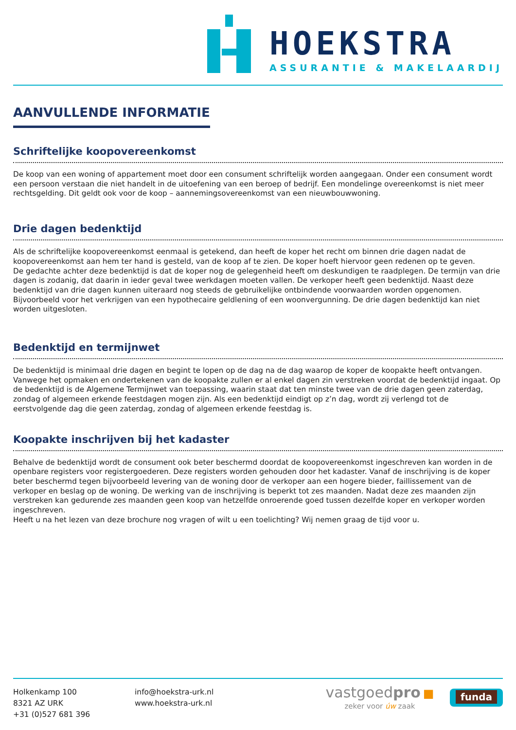HOEKSTRA
ASSURANTIE & MAKELAARDIJ
AANVULLENDE INFORMATIE
Schriftelijke koopovereenkomst
De koop van een woning of appartement moet door een consument schriftelijk worden aangegaan. Onder een consument wordt een persoon verstaan die niet handelt in de uitoefening van een beroep of bedrijf. Een mondelinge overeenkomst is niet meer rechtsgelding. Dit geldt ook voor de koop – aannemingsovereenkomst van een nieuwbouwwoning.
Drie dagen bedenktijd
Als de schriftelijke koopovereenkomst eenmaal is getekend, dan heeft de koper het recht om binnen drie dagen nadat de koopovereenkomst aan hem ter hand is gesteld, van de koop af te zien. De koper hoeft hiervoor geen redenen op te geven.
De gedachte achter deze bedenktijd is dat de koper nog de gelegenheid heeft om deskundigen te raadplegen. De termijn van drie dagen is zodanig, dat daarin in ieder geval twee werkdagen moeten vallen. De verkoper heeft geen bedenktijd. Naast deze bedenktijd van drie dagen kunnen uiteraard nog steeds de gebruikelijke ontbindende voorwaarden worden opgenomen. Bijvoorbeeld voor het verkrijgen van een hypothecaire geldlening of een woonvergunning. De drie dagen bedenktijd kan niet worden uitgesloten.
Bedenktijd en termijnwet
De bedenktijd is minimaal drie dagen en begint te lopen op de dag na de dag waarop de koper de koopakte heeft ontvangen. Vanwege het opmaken en ondertekenen van de koopakte zullen er al enkel dagen zin verstreken voordat de bedenktijd ingaat. Op de bedenktijd is de Algemene Termijnwet van toepassing, waarin staat dat ten minste twee van de drie dagen geen zaterdag, zondag of algemeen erkende feestdagen mogen zijn. Als een bedenktijd eindigt op z’n dag, wordt zij verlengd tot de eerstvolgende dag die geen zaterdag, zondag of algemeen erkende feestdag is.
Koopakte inschrijven bij het kadaster
Behalve de bedenktijd wordt de consument ook beter beschermd doordat de koopovereenkomst ingeschreven kan worden in de openbare registers voor registergoederen. Deze registers worden gehouden door het kadaster. Vanaf de inschrijving is de koper beter beschermd tegen bijvoorbeeld levering van de woning door de verkoper aan een hogere bieder, faillissement van de verkoper en beslag op de woning. De werking van de inschrijving is beperkt tot zes maanden. Nadat deze zes maanden zijn verstreken kan gedurende zes maanden geen koop van hetzelfde onroerende goed tussen dezelfde koper en verkoper worden ingeschreven.
Heeft u na het lezen van deze brochure nog vragen of wilt u een toelichting? Wij nemen graag de tijd voor u.
Holkenkamp 100
8321 AZ URK
+31 (0)527 681 396
info@hoekstra-urk.nl
www.hoekstra-urk.nl
vastgoedpro ■
zeker voor úw zaak
funda